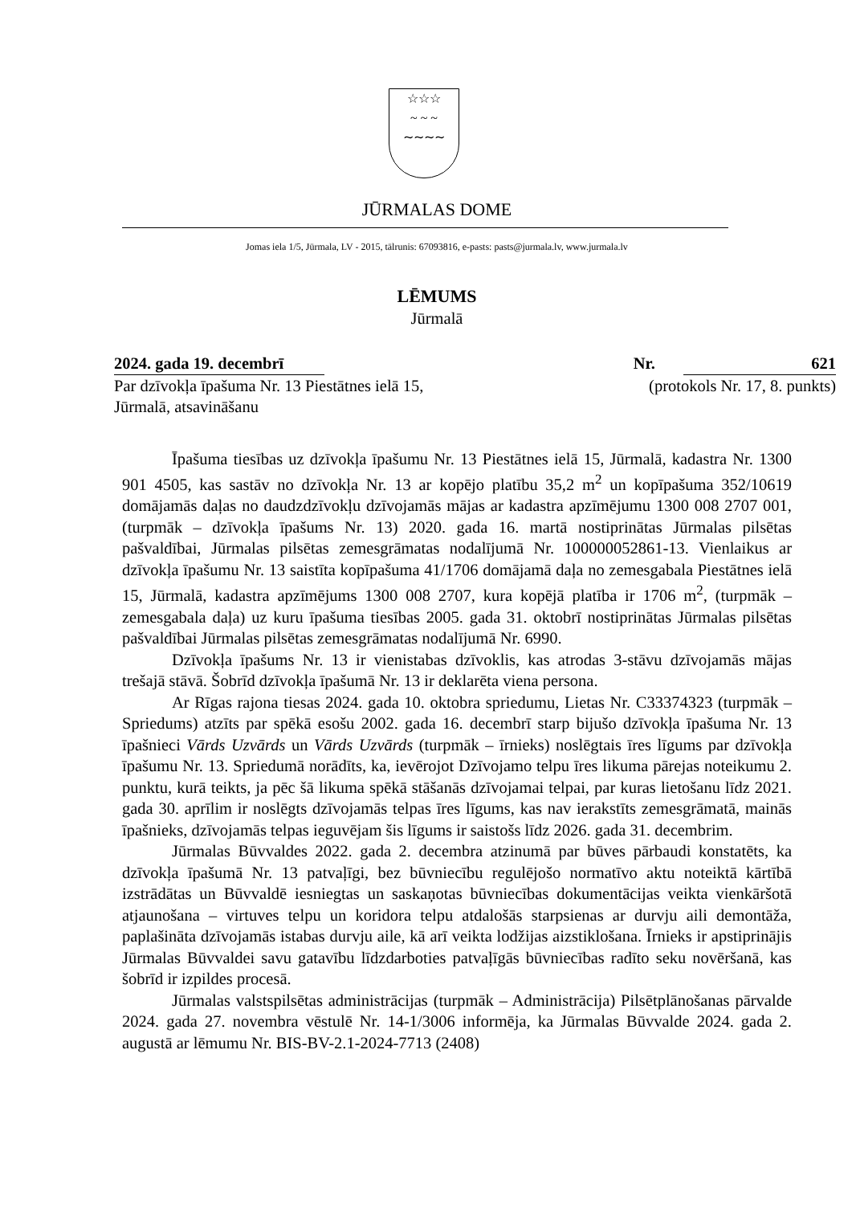☆☆☆
~ ~ ~
∼∼∼∼
JŪRMALAS DOME
Jomas iela 1/5, Jūrmala, LV - 2015, tālrunis: 67093816, e-pasts: pasts@jurmala.lv, www.jurmala.lv
LĒMUMS
Jūrmalā
2024. gada 19. decembrī Nr. 621
Par dzīvokļa īpašuma Nr. 13 Piestātnes ielā 15, Jūrmalā, atsavināšanu (protokols Nr. 17, 8. punkts)
Īpašuma tiesības uz dzīvokļa īpašumu Nr. 13 Piestātnes ielā 15, Jūrmalā, kadastra Nr. 1300 901 4505, kas sastāv no dzīvokļa Nr. 13 ar kopējo platību 35,2 m<sup>2</sup> un kopīpašuma 352/10619 domājamās daļas no daudzdzīvokļu dzīvojamās mājas ar kadastra apzīmējumu 1300 008 2707 001, (turpmāk – dzīvokļa īpašums Nr. 13) 2020. gada 16. martā nostiprinātas Jūrmalas pilsētas pašvaldībai, Jūrmalas pilsētas zemesgrāmatas nodalījumā Nr. 100000052861-13. Vienlaikus ar dzīvokļa īpašumu Nr. 13 saistīta kopīpašuma 41/1706 domājamā daļa no zemesgabala Piestātnes ielā 15, Jūrmalā, kadastra apzīmējums 1300 008 2707, kura kopējā platība ir 1706 m<sup>2</sup>, (turpmāk – zemesgabala daļa) uz kuru īpašuma tiesības 2005. gada 31. oktobrī nostiprinātas Jūrmalas pilsētas pašvaldībai Jūrmalas pilsētas zemesgrāmatas nodalījumā Nr. 6990.
Dzīvokļa īpašums Nr. 13 ir vienistabas dzīvoklis, kas atrodas 3-stāvu dzīvojamās mājas trešajā stāvā. Šobrīd dzīvokļa īpašumā Nr. 13 ir deklarēta viena persona.
Ar Rīgas rajona tiesas 2024. gada 10. oktobra spriedumu, Lietas Nr. C33374323 (turpmāk – Spriedums) atzīts par spēkā esošu 2002. gada 16. decembrī starp bijušo dzīvokļa īpašuma Nr. 13 īpašnieci Vārds Uzvārds un Vārds Uzvārds (turpmāk – īrnieks) noslēgtais īres līgums par dzīvokļa īpašumu Nr. 13. Spriedumā norādīts, ka, ievērojot Dzīvojamo telpu īres likuma pārejas noteikumu 2. punktu, kurā teikts, ja pēc šā likuma spēkā stāšanās dzīvojamai telpai, par kuras lietošanu līdz 2021. gada 30. aprīlim ir noslēgts dzīvojamās telpas īres līgums, kas nav ierakstīts zemesgrāmatā, mainās īpašnieks, dzīvojamās telpas ieguvējam šis līgums ir saistošs līdz 2026. gada 31. decembrim.
Jūrmalas Būvvaldes 2022. gada 2. decembra atzinumā par būves pārbaudi konstatēts, ka dzīvokļa īpašumā Nr. 13 patvaļīgi, bez būvniecību regulējošo normatīvo aktu noteiktā kārtībā izstrādātas un Būvvaldē iesniegtas un saskaņotas būvniecības dokumentācijas veikta vienkāršotā atjaunošana – virtuves telpu un koridora telpu atdalošās starpsienas ar durvju aili demontāža, paplašināta dzīvojamās istabas durvju aile, kā arī veikta lodžijas aizstiklošana. Īrnieks ir apstiprinājis Jūrmalas Būvvaldei savu gatavību līdzdarboties patvaļīgās būvniecības radīto seku novēršanā, kas šobrīd ir izpildes procesā.
Jūrmalas valstspilsētas administrācijas (turpmāk – Administrācija) Pilsētplānošanas pārvalde 2024. gada 27. novembra vēstulē Nr. 14-1/3006 informēja, ka Jūrmalas Būvvalde 2024. gada 2. augustā ar lēmumu Nr. BIS-BV-2.1-2024-7713 (2408)